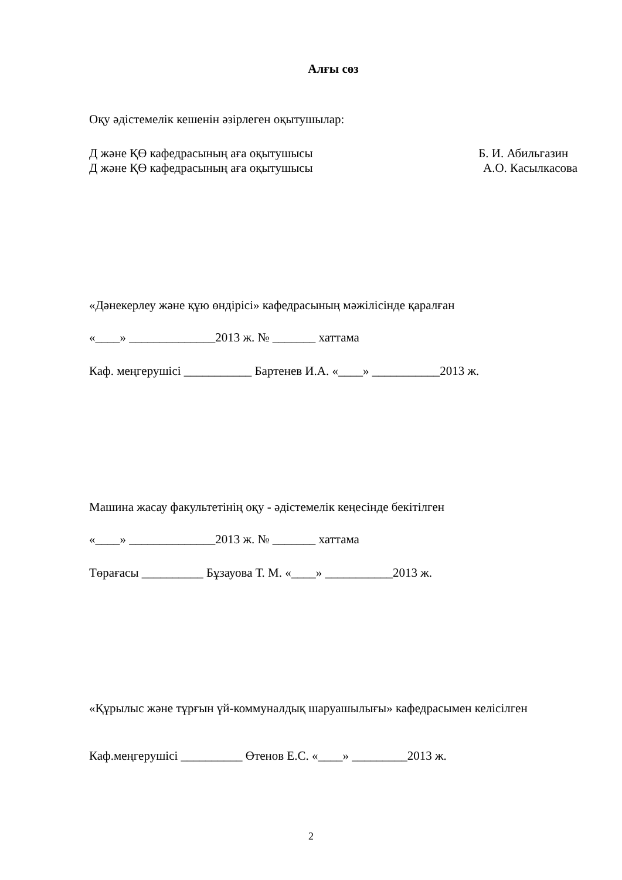Алғы сөз
Оқу әдістемелік кешенін әзірлеген оқытушылар:
Д және ҚӨ кафедрасының аға оқытушысы Б. И. Абильгазин
Д және ҚӨ кафедрасының аға оқытушысы А.О. Касылкасова
«Дәнекерлеу және құю өндірісі» кафедрасының мәжілісінде қаралған
«____» ______________2013 ж. № _______ хаттама
Каф. меңгерушісі ___________ Бартенев И.А. «____» ___________2013 ж.
Машина жасау факультетінің оқу - әдістемелік кеңесінде бекітілген
«____» ______________2013 ж. № _______ хаттама
Төрағасы __________ Бұзауова Т. М. «____» ___________2013 ж.
«Құрылыс және тұрғын үй-коммуналдық шаруашылығы» кафедрасымен келісілген
Каф.меңгерушісі __________ Өтенов Е.С. «____» _________2013 ж.
2